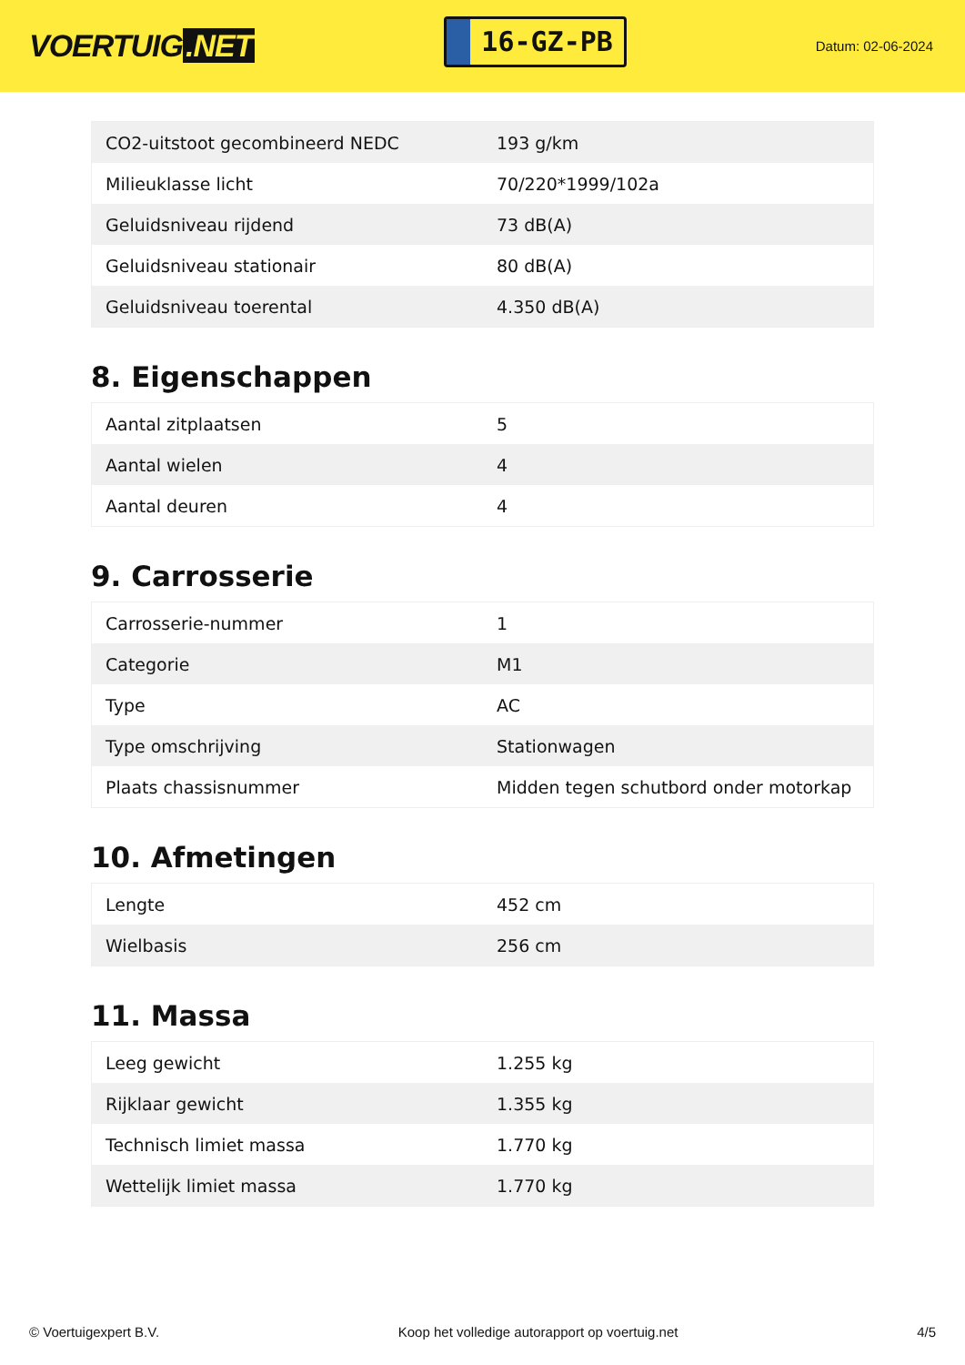VOERTUIG.NET
16-GZ-PB
Datum: 02-06-2024
| CO2-uitstoot gecombineerd NEDC | 193 g/km |
| Milieuklasse licht | 70/220*1999/102a |
| Geluidsniveau rijdend | 73 dB(A) |
| Geluidsniveau stationair | 80 dB(A) |
| Geluidsniveau toerental | 4.350 dB(A) |
8. Eigenschappen
| Aantal zitplaatsen | 5 |
| Aantal wielen | 4 |
| Aantal deuren | 4 |
9. Carrosserie
| Carrosserie-nummer | 1 |
| Categorie | M1 |
| Type | AC |
| Type omschrijving | Stationwagen |
| Plaats chassisnummer | Midden tegen schutbord onder motorkap |
10. Afmetingen
| Lengte | 452 cm |
| Wielbasis | 256 cm |
11. Massa
| Leeg gewicht | 1.255 kg |
| Rijklaar gewicht | 1.355 kg |
| Technisch limiet massa | 1.770 kg |
| Wettelijk limiet massa | 1.770 kg |
© Voertuigexpert B.V. Koop het volledige autorapport op voertuig.net 4/5